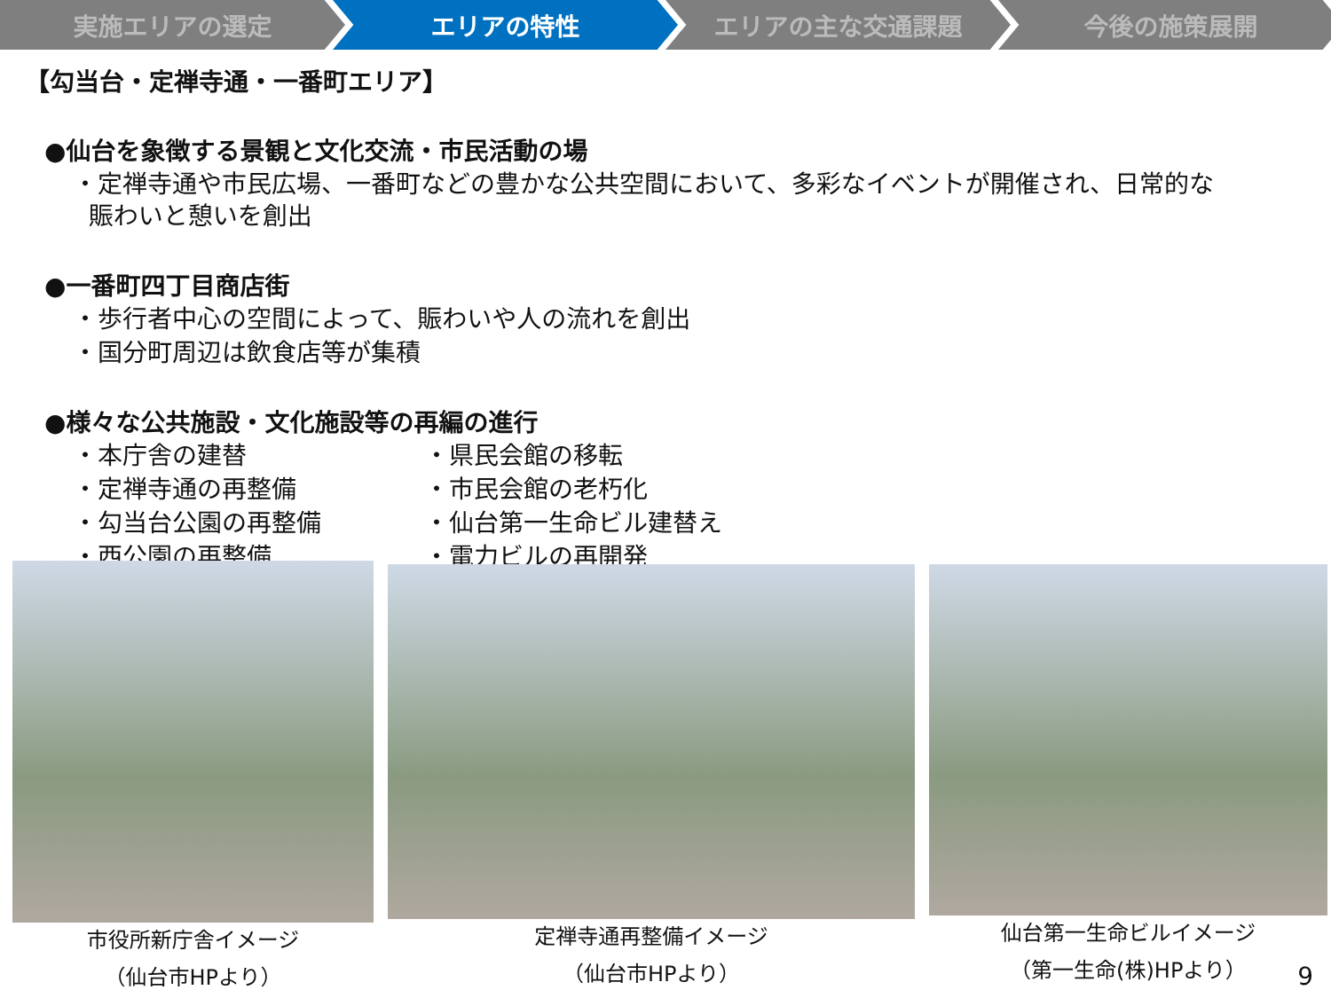実施エリアの選定 エリアの特性 エリアの主な交通課題 今後の施策展開
【勾当台・定禅寺通・一番町エリア】
●仙台を象徴する景観と文化交流・市民活動の場
・定禅寺通や市民広場、一番町などの豊かな公共空間において、多彩なイベントが開催され、日常的な
賑わいと憩いを創出
●一番町四丁目商店街
・歩行者中心の空間によって、賑わいや人の流れを創出
・国分町周辺は飲食店等が集積
●様々な公共施設・文化施設等の再編の進行
・本庁舎の建替
・定禅寺通の再整備
・勾当台公園の再整備
・西公園の再整備
・県民会館の移転
・市民会館の老朽化
・仙台第一生命ビル建替え
・電力ビルの再開発
市役所新庁舎イメージ
（仙台市HPより）
定禅寺通再整備イメージ
（仙台市HPより）
仙台第一生命ビルイメージ
（第一生命(株)HPより）
9